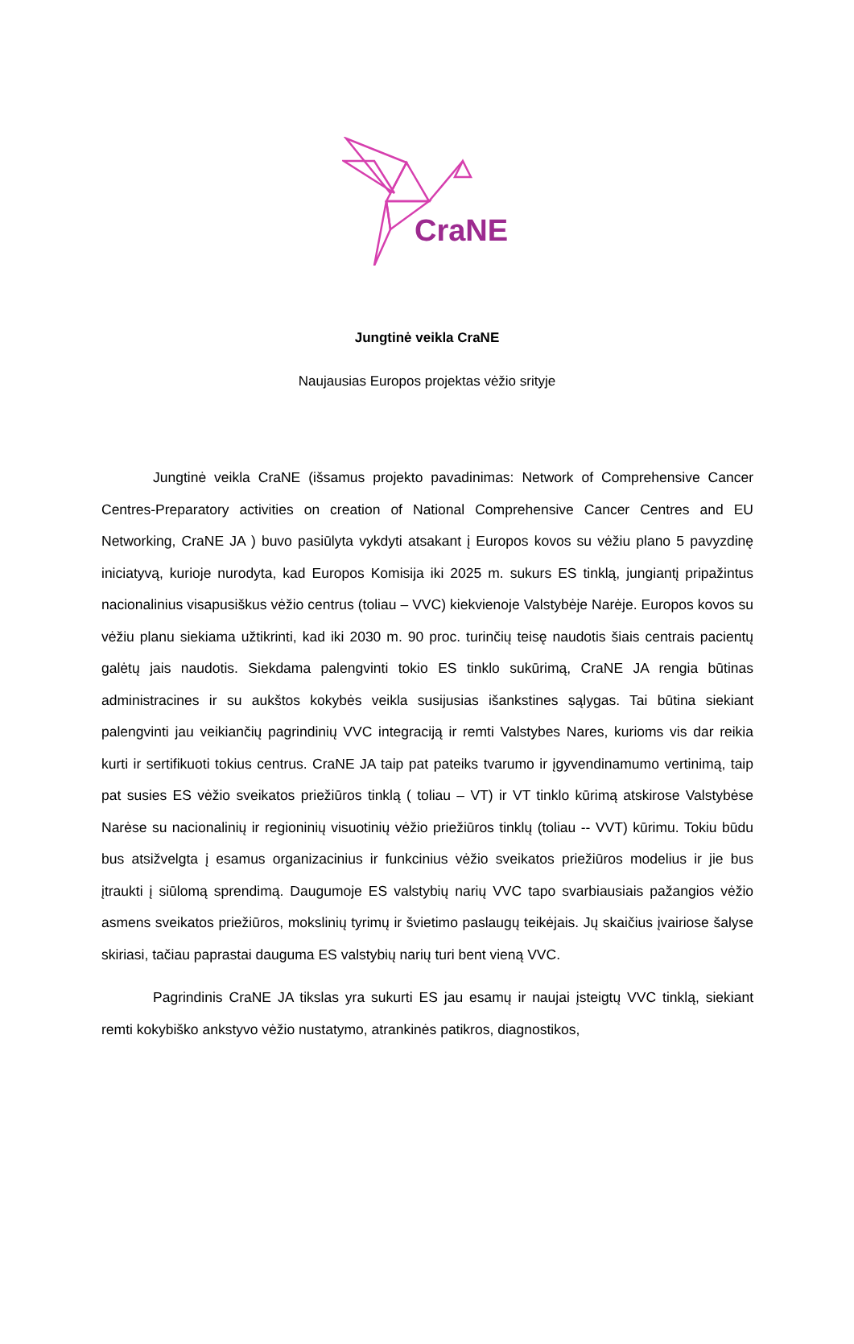CraNE
Jungtinė veikla CraNE
Naujausias Europos projektas vėžio srityje
Jungtinė veikla CraNE (išsamus projekto pavadinimas: Network of Comprehensive Cancer Centres-Preparatory activities on creation of National Comprehensive Cancer Centres and EU Networking, CraNE JA ) buvo pasiūlyta vykdyti atsakant į Europos kovos su vėžiu plano 5 pavyzdinę iniciatyvą, kurioje nurodyta, kad Europos Komisija iki 2025 m. sukurs ES tinklą, jungiantį pripažintus nacionalinius visapusiškus vėžio centrus (toliau – VVC) kiekvienoje Valstybėje Narėje. Europos kovos su vėžiu planu siekiama užtikrinti, kad iki 2030 m. 90 proc. turinčių teisę naudotis šiais centrais pacientų galėtų jais naudotis. Siekdama palengvinti tokio ES tinklo sukūrimą, CraNE JA rengia būtinas administracines ir su aukštos kokybės veikla susijusias išankstines sąlygas. Tai būtina siekiant palengvinti jau veikiančių pagrindinių VVC integraciją ir remti Valstybes Nares, kurioms vis dar reikia kurti ir sertifikuoti tokius centrus. CraNE JA taip pat pateiks tvarumo ir įgyvendinamumo vertinimą, taip pat susies ES vėžio sveikatos priežiūros tinklą ( toliau – VT) ir VT tinklo kūrimą atskirose Valstybėse Narėse su nacionalinių ir regioninių visuotinių vėžio priežiūros tinklų (toliau -- VVT) kūrimu. Tokiu būdu bus atsižvelgta į esamus organizacinius ir funkcinius vėžio sveikatos priežiūros modelius ir jie bus įtraukti į siūlomą sprendimą. Daugumoje ES valstybių narių VVC tapo svarbiausiais pažangios vėžio asmens sveikatos priežiūros, mokslinių tyrimų ir švietimo paslaugų teikėjais. Jų skaičius įvairiose šalyse skiriasi, tačiau paprastai dauguma ES valstybių narių turi bent vieną VVC.
Pagrindinis CraNE JA tikslas yra sukurti ES jau esamų ir naujai įsteigtų VVC tinklą, siekiant remti kokybiško ankstyvo vėžio nustatymo, atrankinės patikros, diagnostikos,